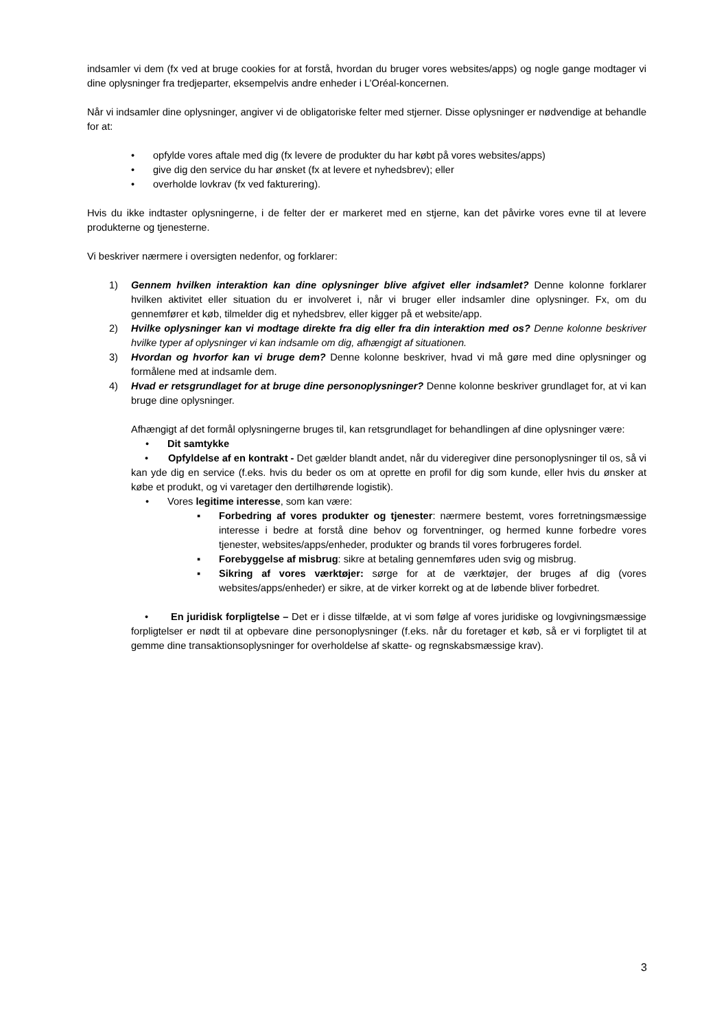indsamler vi dem (fx ved at bruge cookies for at forstå, hvordan du bruger vores websites/apps) og nogle gange modtager vi dine oplysninger fra tredjeparter, eksempelvis andre enheder i L’Oréal-koncernen.
Når vi indsamler dine oplysninger, angiver vi de obligatoriske felter med stjerner. Disse oplysninger er nødvendige at behandle for at:
• opfylde vores aftale med dig (fx levere de produkter du har købt på vores websites/apps)
• give dig den service du har ønsket (fx at levere et nyhedsbrev); eller
• overholde lovkrav (fx ved fakturering).
Hvis du ikke indtaster oplysningerne, i de felter der er markeret med en stjerne, kan det påvirke vores evne til at levere produkterne og tjenesterne.
Vi beskriver nærmere i oversigten nedenfor, og forklarer:
1) Gennem hvilken interaktion kan dine oplysninger blive afgivet eller indsamlet? Denne kolonne forklarer hvilken aktivitet eller situation du er involveret i, når vi bruger eller indsamler dine oplysninger. Fx, om du gennemfører et køb, tilmelder dig et nyhedsbrev, eller kigger på et website/app.
2) Hvilke oplysninger kan vi modtage direkte fra dig eller fra din interaktion med os? Denne kolonne beskriver hvilke typer af oplysninger vi kan indsamle om dig, afhængigt af situationen.
3) Hvordan og hvorfor kan vi bruge dem? Denne kolonne beskriver, hvad vi må gøre med dine oplysninger og formålene med at indsamle dem.
4) Hvad er retsgrundlaget for at bruge dine personoplysninger? Denne kolonne beskriver grundlaget for, at vi kan bruge dine oplysninger.
Afhængigt af det formål oplysningerne bruges til, kan retsgrundlaget for behandlingen af dine oplysninger være:
• Dit samtykke
• Opfyldelse af en kontrakt - Det gælder blandt andet, når du videregiver dine personoplysninger til os, så vi kan yde dig en service (f.eks. hvis du beder os om at oprette en profil for dig som kunde, eller hvis du ønsker at købe et produkt, og vi varetager den dertilhørende logistik).
• Vores legitime interesse, som kan være:
▪ Forbedring af vores produkter og tjenester: nærmere bestemt, vores forretningsmæssige interesse i bedre at forstå dine behov og forventninger, og hermed kunne forbedre vores tjenester, websites/apps/enheder, produkter og brands til vores forbrugeres fordel.
▪ Forebyggelse af misbrug: sikre at betaling gennemføres uden svig og misbrug.
▪ Sikring af vores værktøjer: sørge for at de værktøjer, der bruges af dig (vores websites/apps/enheder) er sikre, at de virker korrekt og at de løbende bliver forbedret.
• En juridisk forpligtelse – Det er i disse tilfælde, at vi som følge af vores juridiske og lovgivningsmæssige forpligtelser er nødt til at opbevare dine personoplysninger (f.eks. når du foretager et køb, så er vi forpligtet til at gemme dine transaktionsoplysninger for overholdelse af skatte- og regnskabsmæssige krav).
3